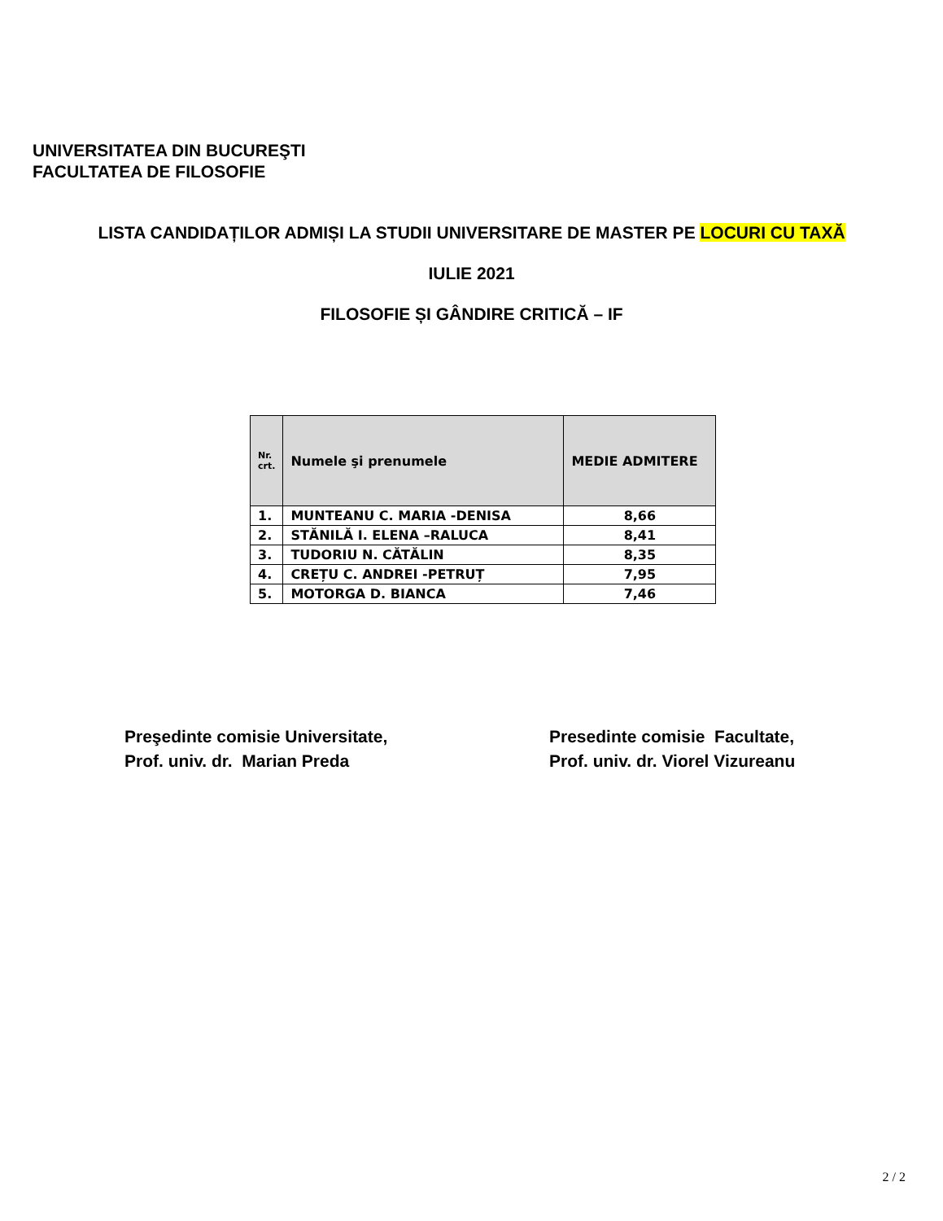UNIVERSITATEA DIN BUCUREŞTI
FACULTATEA DE FILOSOFIE
LISTA CANDIDAȚILOR ADMIȘI LA STUDII UNIVERSITARE DE MASTER PE LOCURI CU TAXĂ
IULIE 2021
FILOSOFIE ȘI GÂNDIRE CRITICĂ – IF
| Nr. crt. | Numele şi prenumele | MEDIE ADMITERE |
| --- | --- | --- |
| 1. | MUNTEANU C. MARIA -DENISA | 8,66 |
| 2. | STĂNILĂ I. ELENA –RALUCA | 8,41 |
| 3. | TUDORIU N. CĂTĂLIN | 8,35 |
| 4. | CREȚU C. ANDREI -PETRUȚ | 7,95 |
| 5. | MOTORGA D. BIANCA | 7,46 |
Preşedinte comisie Universitate,
Prof. univ. dr. Marian Preda
Presedinte comisie Facultate,
Prof. univ. dr. Viorel Vizureanu
2 / 2